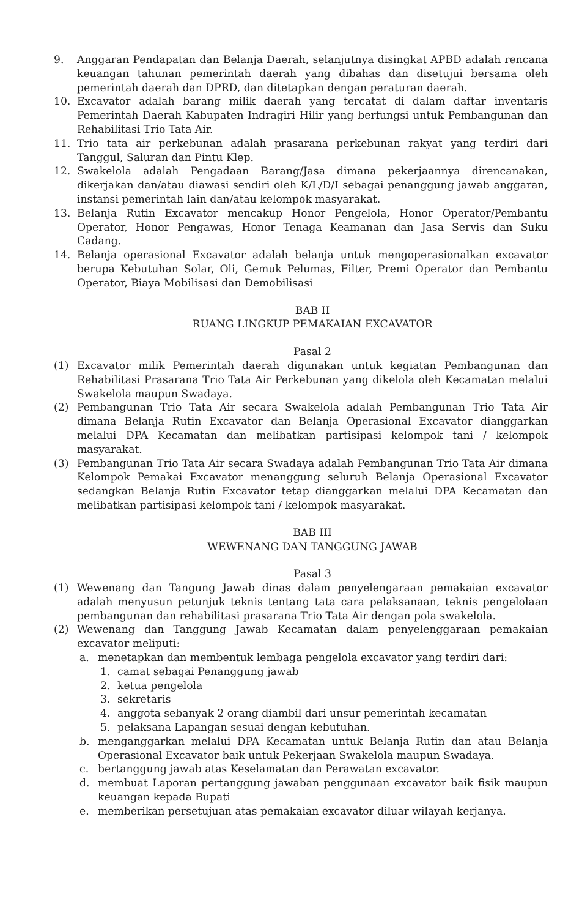9. Anggaran Pendapatan dan Belanja Daerah, selanjutnya disingkat APBD adalah rencana keuangan tahunan pemerintah daerah yang dibahas dan disetujui bersama oleh pemerintah daerah dan DPRD, dan ditetapkan dengan peraturan daerah.
10. Excavator adalah barang milik daerah yang tercatat di dalam daftar inventaris Pemerintah Daerah Kabupaten Indragiri Hilir yang berfungsi untuk Pembangunan dan Rehabilitasi Trio Tata Air.
11. Trio tata air perkebunan adalah prasarana perkebunan rakyat yang terdiri dari Tanggul, Saluran dan Pintu Klep.
12. Swakelola adalah Pengadaan Barang/Jasa dimana pekerjaannya direncanakan, dikerjakan dan/atau diawasi sendiri oleh K/L/D/I sebagai penanggung jawab anggaran, instansi pemerintah lain dan/atau kelompok masyarakat.
13. Belanja Rutin Excavator mencakup Honor Pengelola, Honor Operator/Pembantu Operator, Honor Pengawas, Honor Tenaga Keamanan dan Jasa Servis dan Suku Cadang.
14. Belanja operasional Excavator adalah belanja untuk mengoperasionalkan excavator berupa Kebutuhan Solar, Oli, Gemuk Pelumas, Filter, Premi Operator dan Pembantu Operator, Biaya Mobilisasi dan Demobilisasi
BAB II
RUANG LINGKUP PEMAKAIAN EXCAVATOR
Pasal 2
(1) Excavator milik Pemerintah daerah digunakan untuk kegiatan Pembangunan dan Rehabilitasi Prasarana Trio Tata Air Perkebunan yang dikelola oleh Kecamatan melalui Swakelola maupun Swadaya.
(2) Pembangunan Trio Tata Air secara Swakelola adalah Pembangunan Trio Tata Air dimana Belanja Rutin Excavator dan Belanja Operasional Excavator dianggarkan melalui DPA Kecamatan dan melibatkan partisipasi kelompok tani / kelompok masyarakat.
(3) Pembangunan Trio Tata Air secara Swadaya adalah Pembangunan Trio Tata Air dimana Kelompok Pemakai Excavator menanggung seluruh Belanja Operasional Excavator sedangkan Belanja Rutin Excavator tetap dianggarkan melalui DPA Kecamatan dan melibatkan partisipasi kelompok tani / kelompok masyarakat.
BAB III
WEWENANG DAN TANGGUNG JAWAB
Pasal 3
(1) Wewenang dan Tangung Jawab dinas dalam penyelengaraan pemakaian excavator adalah menyusun petunjuk teknis tentang tata cara pelaksanaan, teknis pengelolaan pembangunan dan rehabilitasi prasarana Trio Tata Air dengan pola swakelola.
(2) Wewenang dan Tanggung Jawab Kecamatan dalam penyelenggaraan pemakaian excavator meliputi:
a. menetapkan dan membentuk lembaga pengelola excavator yang terdiri dari:
1. camat sebagai Penanggung jawab
2. ketua pengelola
3. sekretaris
4. anggota sebanyak 2 orang diambil dari unsur pemerintah kecamatan
5. pelaksana Lapangan sesuai dengan kebutuhan.
b. menganggarkan melalui DPA Kecamatan untuk Belanja Rutin dan atau Belanja Operasional Excavator baik untuk Pekerjaan Swakelola maupun Swadaya.
c. bertanggung jawab atas Keselamatan dan Perawatan excavator.
d. membuat Laporan pertanggung jawaban penggunaan excavator baik fisik maupun keuangan kepada Bupati
e. memberikan persetujuan atas pemakaian excavator diluar wilayah kerjanya.